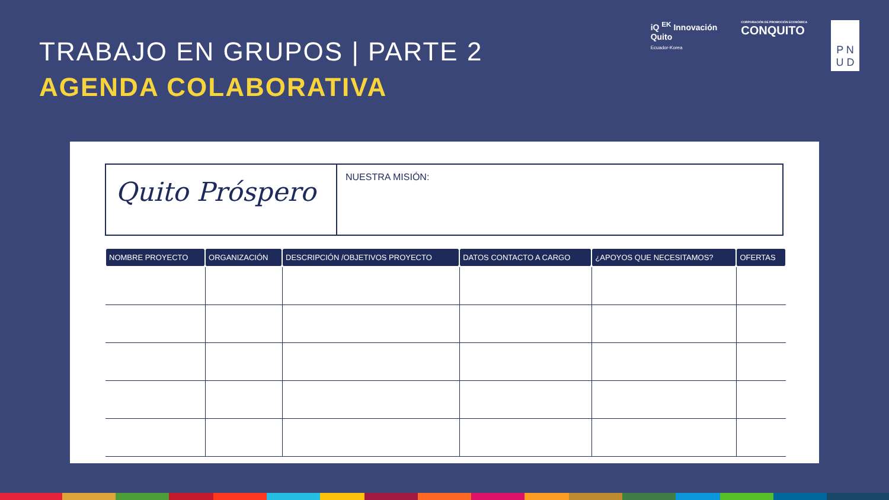TRABAJO EN GRUPOS | PARTE 2
AGENDA COLABORATIVA
iQ <sup>EK</sup> Innovación
Quito
Ecuador-Korea
CORPORACIÓN DE PROMOCIÓN ECONÓMICA
CONQUITO
P N
U D
Quito Próspero
NUESTRA MISIÓN:
| NOMBRE PROYECTO | ORGANIZACIÓN | DESCRIPCIÓN /OBJETIVOS PROYECTO | DATOS CONTACTO A CARGO | ¿APOYOS QUE NECESITAMOS? | OFERTAS |
| --- | --- | --- | --- | --- | --- |